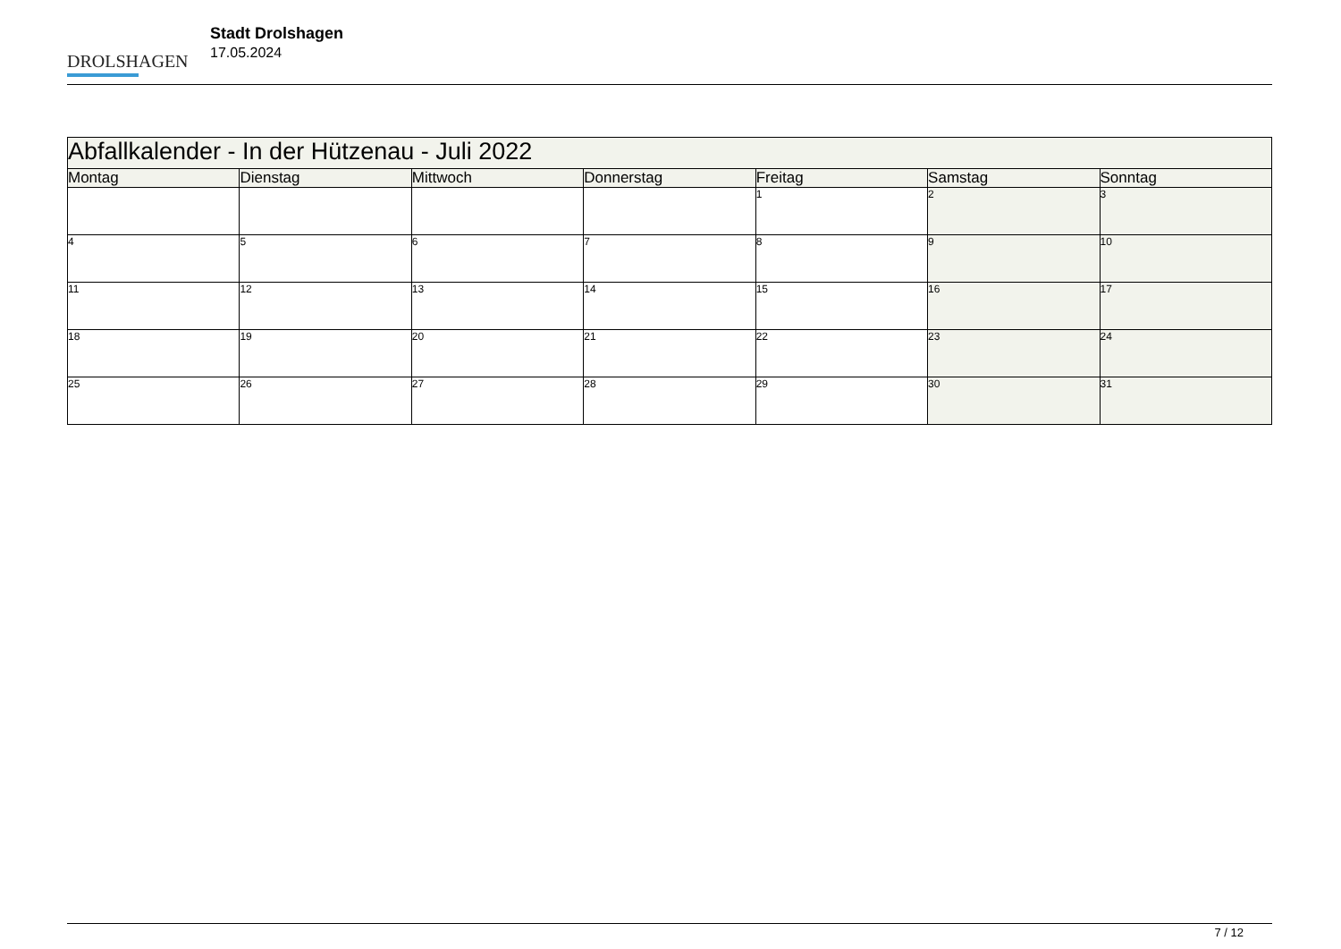DROLSHAGEN
Stadt Drolshagen
17.05.2024
| Abfallkalender - In der Hützenau - Juli 2022 | | | | | | |
| Montag | Dienstag | Mittwoch | Donnerstag | Freitag | Samstag | Sonntag |
| | | | | 1 | 2 | 3 |
| 4 | 5 | 6 | 7 | 8 | 9 | 10 |
| 11 | 12 | 13 | 14 | 15 | 16 | 17 |
| 18 | 19 | 20 | 21 | 22 | 23 | 24 |
| 25 | 26 | 27 | 28 | 29 | 30 | 31 |
7 / 12